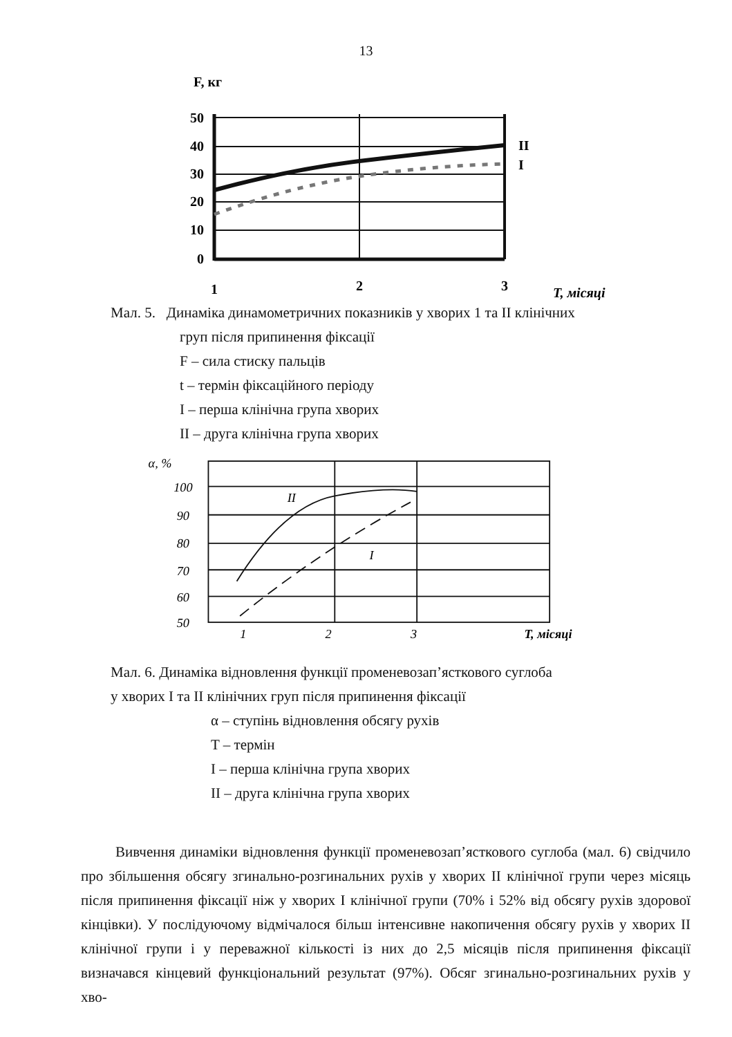13
F, кг
50
40
30
20
10
0
II
I
1
2
3
T, місяці
Мал. 5. Динаміка динамометричних показників у хворих 1 та II клінічних
груп після припинення фіксації
F – сила стиску пальців
t – термін фіксаційного періоду
I – перша клінічна група хворих
II – друга клінічна група хворих
α, %
100
90
80
70
60
50
II
I
1
2
3
T, місяці
Мал. 6. Динаміка відновлення функції променевозап’ясткового суглоба
у хворих I та II клінічних груп після припинення фіксації
α – ступінь відновлення обсягу рухів
T – термін
I – перша клінічна група хворих
II – друга клінічна група хворих
Вивчення динаміки відновлення функції променевозап’ясткового суглоба (мал. 6) свідчило про збільшення обсягу згинально-розгинальних рухів у хворих II клінічної групи через місяць після припинення фіксації ніж у хворих I клінічної групи (70% і 52% від обсягу рухів здорової кінцівки). У послідуючому відмічалося більш інтенсивне накопичення обсягу рухів у хворих II клінічної групи і у переважної кількості із них до 2,5 місяців після припинення фіксації визначався кінцевий функціональний результат (97%). Обсяг згинально-розгинальних рухів у хво-